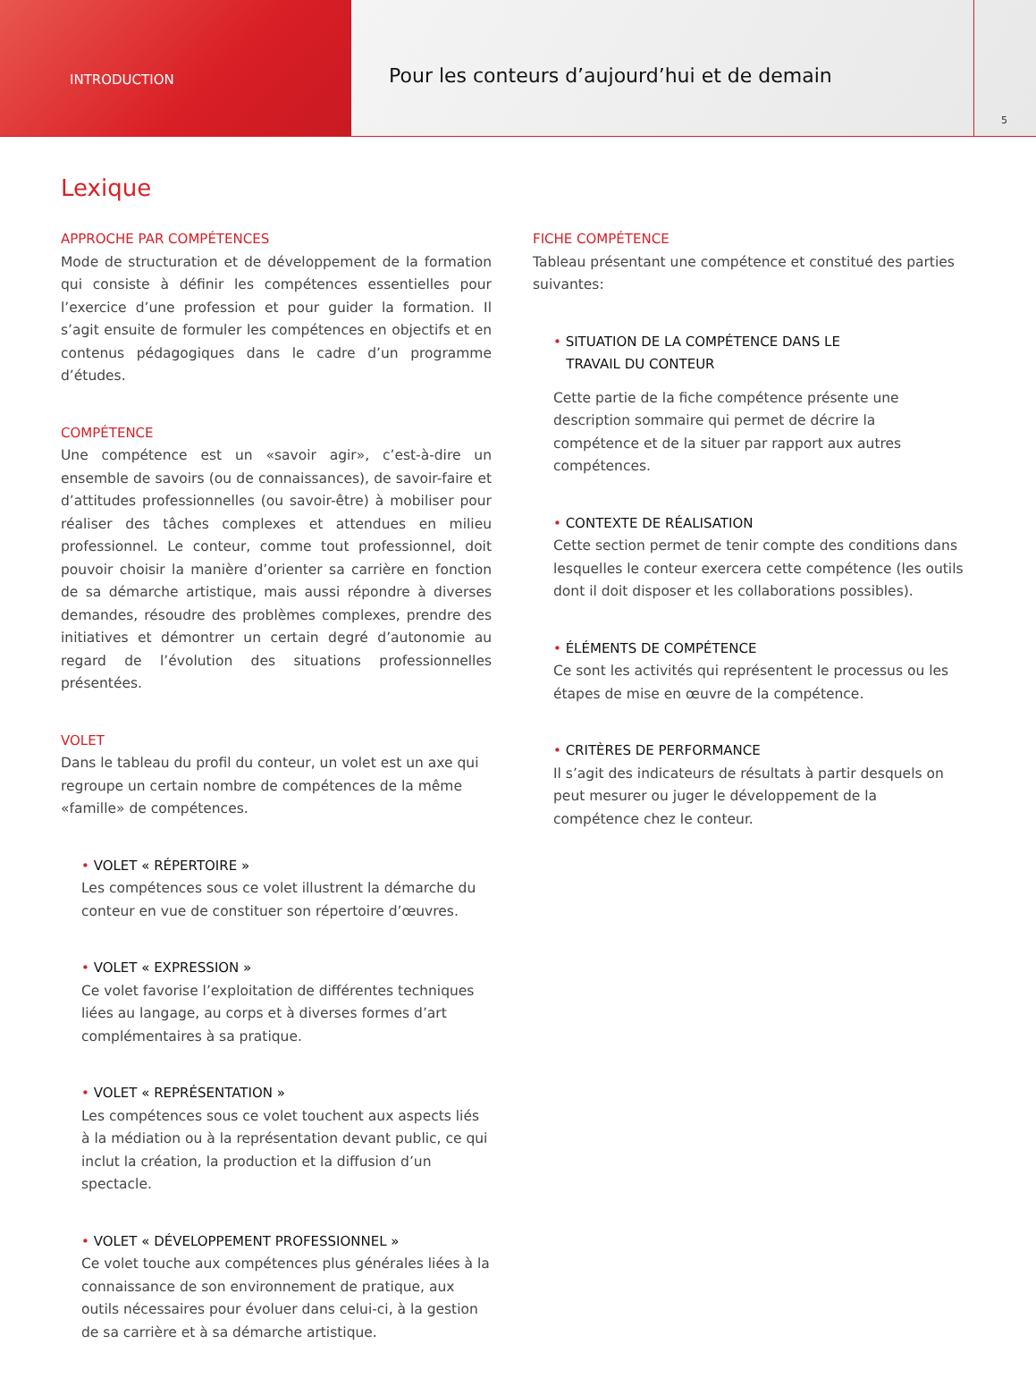INTRODUCTION
Pour les conteurs d’aujourd’hui et de demain
5
Lexique
APPROCHE PAR COMPÉTENCES
Mode de structuration et de développement de la formation qui consiste à définir les compétences essentielles pour l’exercice d’une profession et pour guider la formation. Il s’agit ensuite de formuler les compétences en objectifs et en contenus pédagogiques dans le cadre d’un programme d’études.
COMPÉTENCE
Une compétence est un «savoir agir», c’est-à-dire un ensemble de savoirs (ou de connaissances), de savoir-faire et d’attitudes professionnelles (ou savoir-être) à mobiliser pour réaliser des tâches complexes et attendues en milieu professionnel. Le conteur, comme tout professionnel, doit pouvoir choisir la manière d’orienter sa carrière en fonction de sa démarche artistique, mais aussi répondre à diverses demandes, résoudre des problèmes complexes, prendre des initiatives et démontrer un certain degré d’autonomie au regard de l’évolution des situations professionnelles présentées.
VOLET
Dans le tableau du profil du conteur, un volet est un axe qui regroupe un certain nombre de compétences de la même «famille» de compétences.
• VOLET « RÉPERTOIRE »
Les compétences sous ce volet illustrent la démarche du conteur en vue de constituer son répertoire d’œuvres.
• VOLET « EXPRESSION »
Ce volet favorise l’exploitation de différentes techniques liées au langage, au corps et à diverses formes d’art complémentaires à sa pratique.
• VOLET « REPRÉSENTATION »
Les compétences sous ce volet touchent aux aspects liés à la médiation ou à la représentation devant public, ce qui inclut la création, la production et la diffusion d’un spectacle.
• VOLET « DÉVELOPPEMENT PROFESSIONNEL »
Ce volet touche aux compétences plus générales liées à la connaissance de son environnement de pratique, aux outils nécessaires pour évoluer dans celui-ci, à la gestion de sa carrière et à sa démarche artistique.
FICHE COMPÉTENCE
Tableau présentant une compétence et constitué des parties suivantes:
• SITUATION DE LA COMPÉTENCE DANS LE
TRAVAIL DU CONTEUR
Cette partie de la fiche compétence présente une description sommaire qui permet de décrire la compétence et de la situer par rapport aux autres compétences.
• CONTEXTE DE RÉALISATION
Cette section permet de tenir compte des conditions dans lesquelles le conteur exercera cette compétence (les outils dont il doit disposer et les collaborations possibles).
• ÉLÉMENTS DE COMPÉTENCE
Ce sont les activités qui représentent le processus ou les étapes de mise en œuvre de la compétence.
• CRITÈRES DE PERFORMANCE
Il s’agit des indicateurs de résultats à partir desquels on peut mesurer ou juger le développement de la compétence chez le conteur.